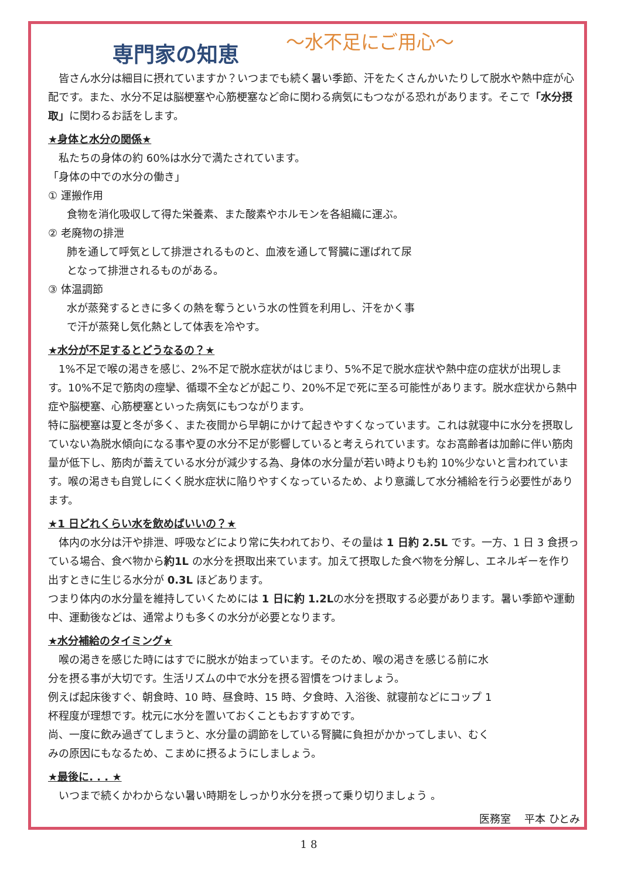専門家の知恵 ～水不足にご用心～
皆さん水分は細目に摂れていますか？いつまでも続く暑い季節、汗をたくさんかいたりして脱水や熱中症が心配です。また、水分不足は脳梗塞や心筋梗塞など命に関わる病気にもつながる恐れがあります。そこで「水分摂取」に関わるお話をします。
★身体と水分の関係★
私たちの身体の約 60%は水分で満たされています。
「身体の中での水分の働き」
① 運搬作用
食物を消化吸収して得た栄養素、また酸素やホルモンを各組織に運ぶ。
② 老廃物の排泄
肺を通して呼気として排泄されるものと、血液を通して腎臓に運ばれて尿
となって排泄されるものがある。
③ 体温調節
水が蒸発するときに多くの熱を奪うという水の性質を利用し、汗をかく事
で汗が蒸発し気化熱として体表を冷やす。
★水分が不足するとどうなるの？★
1%不足で喉の渇きを感じ、2%不足で脱水症状がはじまり、5%不足で脱水症状や熱中症の症状が出現します。10%不足で筋肉の痙攣、循環不全などが起こり、20%不足で死に至る可能性があります。脱水症状から熱中症や脳梗塞、心筋梗塞といった病気にもつながります。
特に脳梗塞は夏と冬が多く、また夜間から早朝にかけて起きやすくなっています。これは就寝中に水分を摂取していない為脱水傾向になる事や夏の水分不足が影響していると考えられています。なお高齢者は加齢に伴い筋肉量が低下し、筋肉が蓄えている水分が減少する為、身体の水分量が若い時よりも約 10%少ないと言われています。喉の渇きも自覚しにくく脱水症状に陥りやすくなっているため、より意識して水分補給を行う必要性があります。
★1 日どれくらい水を飲めばいいの？★
体内の水分は汗や排泄、呼吸などにより常に失われており、その量は 1 日約 2.5L です。一方、1 日 3 食摂っている場合、食べ物から約1L の水分を摂取出来ています。加えて摂取した食べ物を分解し、エネルギーを作り出すときに生じる水分が 0.3L ほどあります。
つまり体内の水分量を維持していくためには 1 日に約 1.2Lの水分を摂取する必要があります。暑い季節や運動中、運動後などは、通常よりも多くの水分が必要となります。
★水分補給のタイミング★
喉の渇きを感じた時にはすでに脱水が始まっています。そのため、喉の渇きを感じる前に水分を摂る事が大切です。生活リズムの中で水分を摂る習慣をつけましょう。
例えば起床後すぐ、朝食時、10 時、昼食時、15 時、夕食時、入浴後、就寝前などにコップ 1 杯程度が理想です。枕元に水分を置いておくこともおすすめです。
尚、一度に飲み過ぎてしまうと、水分量の調節をしている腎臓に負担がかかってしまい、むくみの原因にもなるため、こまめに摂るようにしましょう。
★最後に. . . ★
いつまで続くかわからない暑い時期をしっかり水分を摂って乗り切りましょう 。
医務室　 平本 ひとみ
18